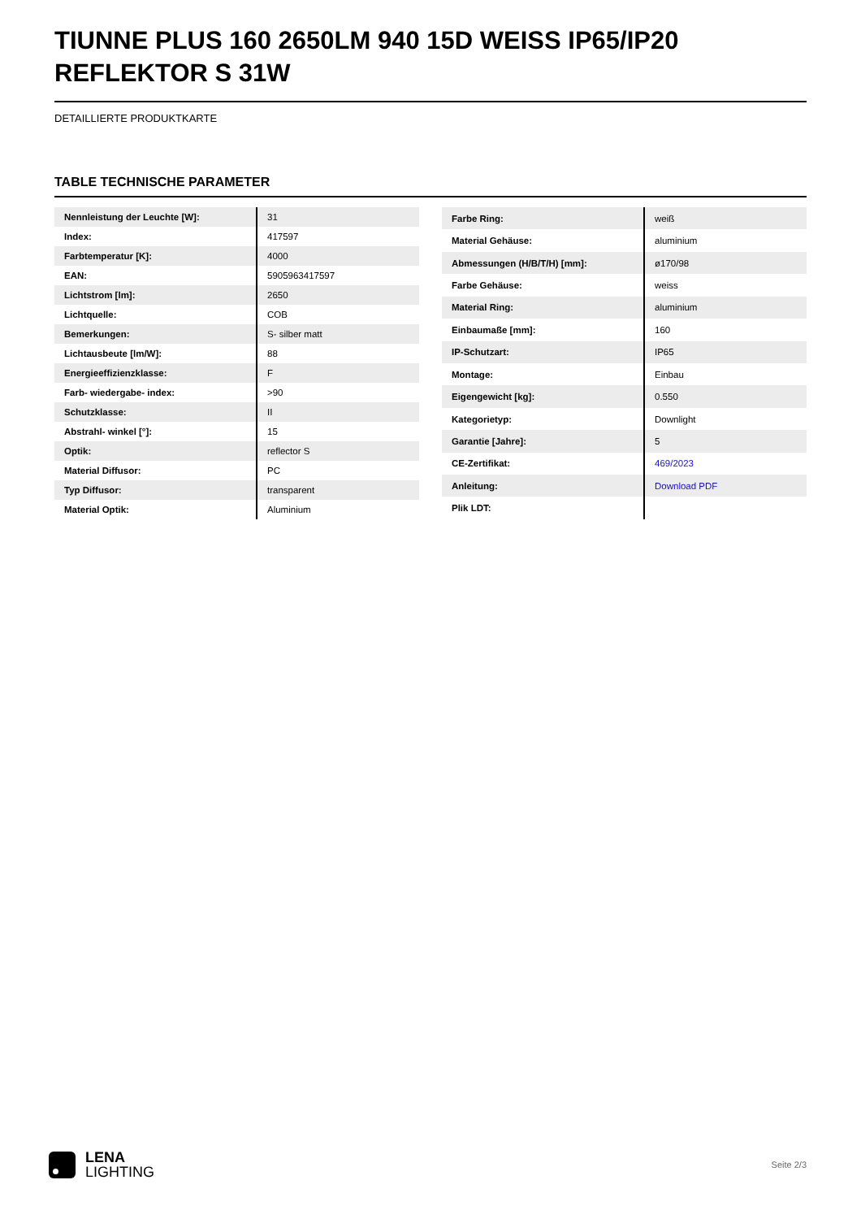TIUNNE PLUS 160 2650LM 940 15D WEISS IP65/IP20 REFLEKTOR S 31W
DETAILLIERTE PRODUKTKARTE
TABLE TECHNISCHE PARAMETER
| Nennleistung der Leuchte [W]: | 31 |
| Index: | 417597 |
| Farbtemperatur [K]: | 4000 |
| EAN: | 5905963417597 |
| Lichtstrom [lm]: | 2650 |
| Lichtquelle: | COB |
| Bemerkungen: | S- silber matt |
| Lichtausbeute [lm/W]: | 88 |
| Energieeffizienzklasse: | F |
| Farb- wiedergabe- index: | >90 |
| Schutzklasse: | II |
| Abstrahl- winkel [°]: | 15 |
| Optik: | reflector S |
| Material Diffusor: | PC |
| Typ Diffusor: | transparent |
| Material Optik: | Aluminium |
| Farbe Ring: | weiß |
| Material Gehäuse: | aluminium |
| Abmessungen (H/B/T/H) [mm]: | ø170/98 |
| Farbe Gehäuse: | weiss |
| Material Ring: | aluminium |
| Einbaumaße [mm]: | 160 |
| IP-Schutzart: | IP65 |
| Montage: | Einbau |
| Eigengewicht [kg]: | 0.550 |
| Kategorietyp: | Downlight |
| Garantie [Jahre]: | 5 |
| CE-Zertifikat: | 469/2023 |
| Anleitung: | Download PDF |
| Plik LDT: | |
LENA
LIGHTING
Seite 2/3